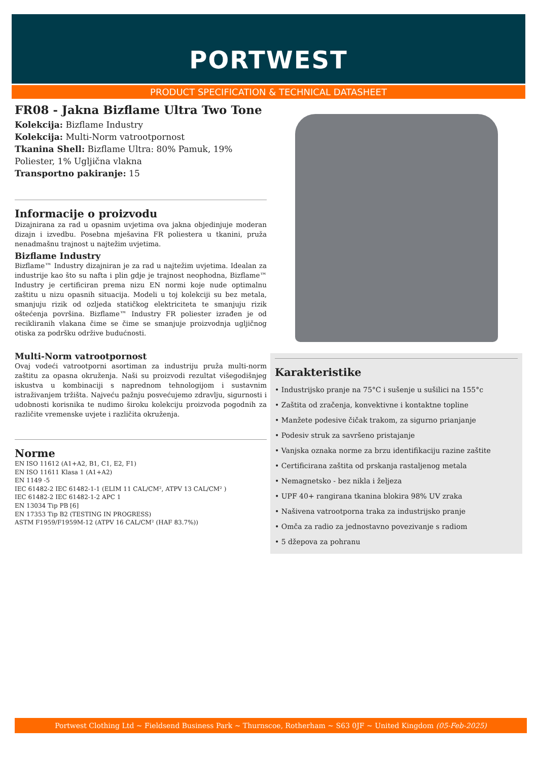PORTWEST
PRODUCT SPECIFICATION & TECHNICAL DATASHEET
FR08 - Jakna Bizflame Ultra Two Tone
Kolekcija: Bizflame Industry
Kolekcija: Multi-Norm vatrootpornost
Tkanina Shell: Bizflame Ultra: 80% Pamuk, 19% Poliester, 1% Ugljična vlakna
Transportno pakiranje: 15
Informacije o proizvodu
Dizajnirana za rad u opasnim uvjetima ova jakna objedinjuje moderan dizajn i izvedbu. Posebna mješavina FR poliestera u tkanini, pruža nenadmašnu trajnost u najtežim uvjetima.
Bizflame Industry
Bizflame™ Industry dizajniran je za rad u najtežim uvjetima. Idealan za industrije kao što su nafta i plin gdje je trajnost neophodna, Bizflame™ Industry je certificiran prema nizu EN normi koje nude optimalnu zaštitu u nizu opasnih situacija. Modeli u toj kolekciji su bez metala, smanjuju rizik od ozljeda statičkog elektriciteta te smanjuju rizik oštećenja površina. Bizflame™ Industry FR poliester izrađen je od recikliranih vlakana čime se čime se smanjuje proizvodnja ugljičnog otiska za podršku održive budućnosti.
Multi-Norm vatrootpornost
Ovaj vodeći vatrootporni asortiman za industriju pruža multi-norm zaštitu za opasna okruženja. Naši su proizvodi rezultat višegodišnjeg iskustva u kombinaciji s naprednom tehnologijom i sustavnim istraživanjem tržišta. Najveću pažnju posvećujemo zdravlju, sigurnosti i udobnosti korisnika te nudimo široku kolekciju proizvoda pogodnih za različite vremenske uvjete i različita okruženja.
Norme
EN ISO 11612 (A1+A2, B1, C1, E2, F1)
EN ISO 11611 Klasa 1 (A1+A2)
EN 1149 -5
IEC 61482-2 IEC 61482-1-1 (ELIM 11 CAL/CM², ATPV 13 CAL/CM² )
IEC 61482-2 IEC 61482-1-2 APC 1
EN 13034 Tip PB [6]
EN 17353 Tip B2 (TESTING IN PROGRESS)
ASTM F1959/F1959M-12 (ATPV 16 CAL/CM² (HAF 83.7%))
Karakteristike
• Industrijsko pranje na 75°C i sušenje u sušilici na 155°c
• Zaštita od zračenja, konvektivne i kontaktne topline
• Manžete podesive čičak trakom, za sigurno prianjanje
• Podesiv struk za savršeno pristajanje
• Vanjska oznaka norme za brzu identifikaciju razine zaštite
• Certificirana zaštita od prskanja rastaljenog metala
• Nemagnetsko - bez nikla i željeza
• UPF 40+ rangirana tkanina blokira 98% UV zraka
• Našivena vatrootporna traka za industrijsko pranje
• Omča za radio za jednostavno povezivanje s radiom
• 5 džepova za pohranu
Portwest Clothing Ltd ~ Fieldsend Business Park ~ Thurnscoe, Rotherham ~ S63 0JF ~ United Kingdom (05-Feb-2025)